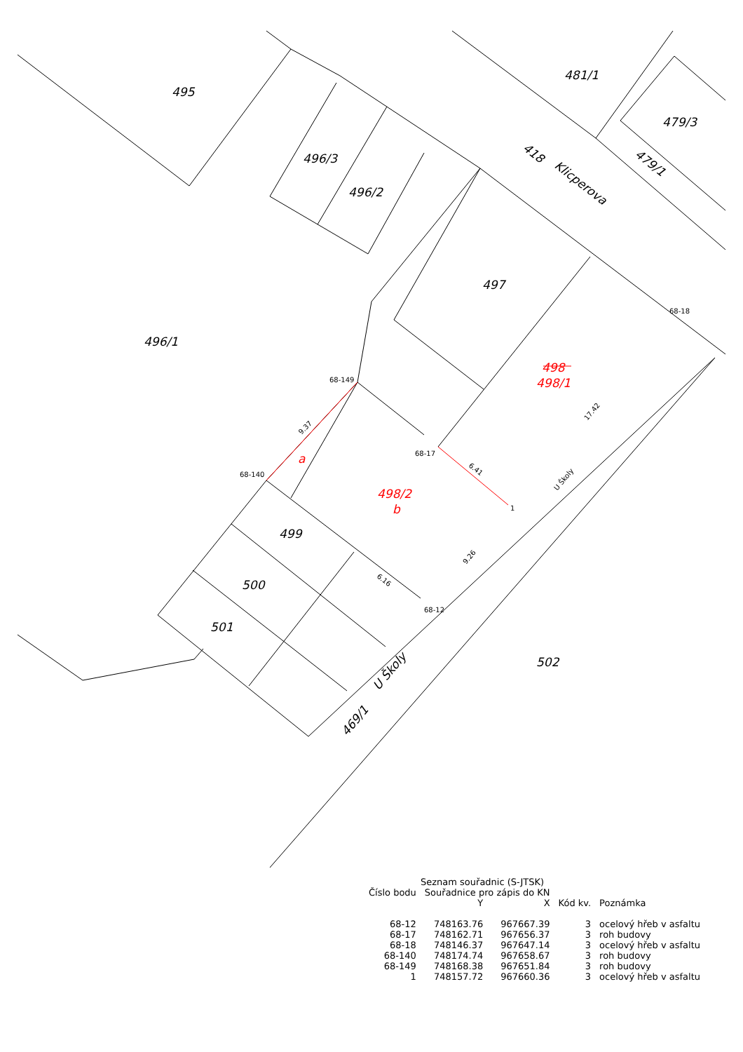495
481/1
479/3
496/3
496/2
497
496/1
499
500
501
502
418
Klicperova
479/1
469/1
U Školy
498
498/1
498/2
b
a
68-149
68-140
68-17
68-18
1
68-12
U Školy
9.37
6.41
17.42
9.26
6.16
Seznam souřadnic (S-JTSK)
| Číslo bodu | Souřadnice pro zápis do KN | | | |
| --- | --- | --- | --- | --- |
| | Y | X | Kód kv. | Poznámka |
| 68-12 | 748163.76 | 967667.39 | 3 | ocelový hřeb v asfaltu |
| 68-17 | 748162.71 | 967656.37 | 3 | roh budovy |
| 68-18 | 748146.37 | 967647.14 | 3 | ocelový hřeb v asfaltu |
| 68-140 | 748174.74 | 967658.67 | 3 | roh budovy |
| 68-149 | 748168.38 | 967651.84 | 3 | roh budovy |
| 1 | 748157.72 | 967660.36 | 3 | ocelový hřeb v asfaltu |